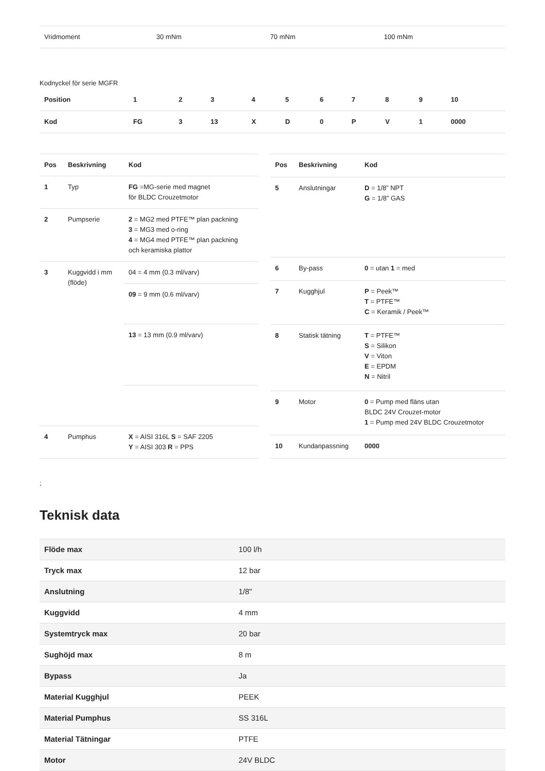| Vridmoment | 30 mNm | 70 mNm | 100 mNm |
Kodnyckel för serie MGFR
| Position | 1 | 2 | 3 | 4 | 5 | 6 | 7 | 8 | 9 | 10 |
| --- | --- | --- | --- | --- | --- | --- | --- | --- | --- | --- |
| Kod | FG | 3 | 13 | X | D | 0 | P | V | 1 | 0000 |
| Pos | Beskrivning | Kod |
| --- | --- | --- |
| 1 | Typ | FG =MG-serie med magnet för BLDC Crouzetmotor |
| 2 | Pumpserie | 2 = MG2 med PTFE™ plan packning 3 = MG3 med o-ring 4 = MG4 med PTFE™ plan packning och keramiska plattor |
| 3 | Kuggvidd i mm (flöde) | 04 = 4 mm (0.3 ml/varv) |
| | | 09 = 9 mm (0.6 ml/varv) |
| | | 13 = 13 mm (0.9 ml/varv) |
| 4 | Pumphus | X = AISI 316L S = SAF 2205 Y = AISI 303 R = PPS |
| Pos | Beskrivning | Kod |
| --- | --- | --- |
| 5 | Anslutningar | D = 1/8” NPT G = 1/8” GAS |
| 6 | By-pass | 0 = utan 1 = med |
| 7 | Kugghjul | P = Peek™ T = PTFE™ C = Keramik / Peek™ |
| 8 | Statisk tätning | T = PTFE™ S = Silikon V = Viton E = EPDM N = Nitril |
| 9 | Motor | 0 = Pump med fläns utan BLDC 24V Crouzet-motor 1 = Pump med 24V BLDC Crouzetmotor |
| 10 | Kundanpassning | 0000 |
;
Teknisk data
| Flöde max | 100 l/h |
| Tryck max | 12 bar |
| Anslutning | 1/8" |
| Kuggvidd | 4 mm |
| Systemtryck max | 20 bar |
| Sughöjd max | 8 m |
| Bypass | Ja |
| Material Kugghjul | PEEK |
| Material Pumphus | SS 316L |
| Material Tätningar | PTFE |
| Motor | 24V BLDC |